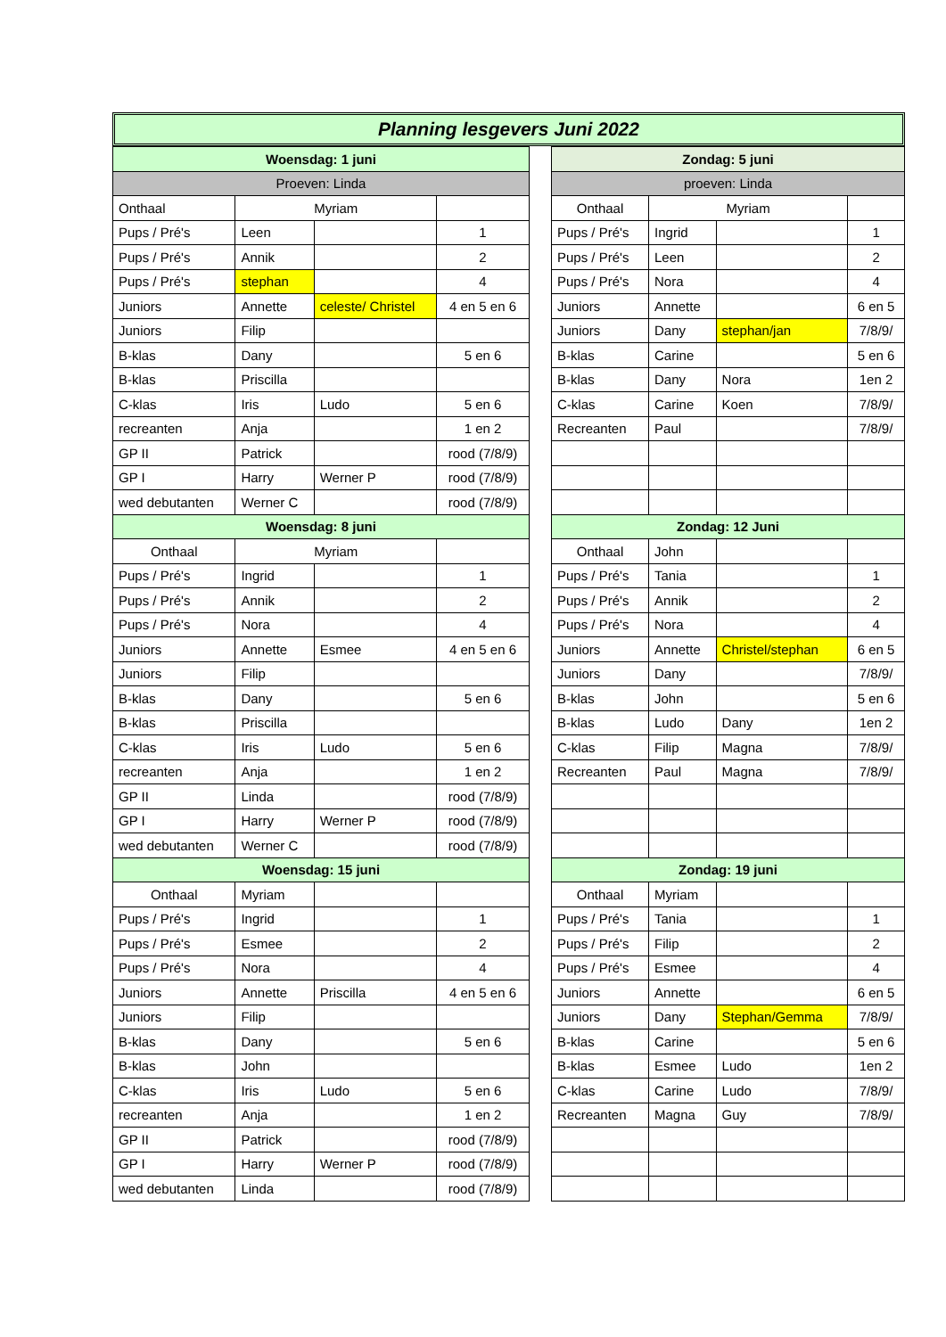Planning lesgevers Juni 2022
| Woensdag: 1 juni | | | |
| --- | --- | --- | --- |
| Proeven: Linda | | | |
| Onthaal | Myriam | | |
| Pups / Pré's | Leen | | 1 |
| Pups / Pré's | Annik | | 2 |
| Pups / Pré's | stephan | | 4 |
| Juniors | Annette | celeste/ Christel | 4 en 5 en 6 |
| Juniors | Filip | | |
| B-klas | Dany | | 5 en 6 |
| B-klas | Priscilla | | |
| C-klas | Iris | Ludo | 5 en 6 |
| recreanten | Anja | | 1 en 2 |
| GP II | Patrick | | rood (7/8/9) |
| GP I | Harry | Werner P | rood (7/8/9) |
| wed debutanten | Werner C | | rood (7/8/9) |
| Woensdag: 8 juni | | | |
| Onthaal | Myriam | | |
| Pups / Pré's | Ingrid | | 1 |
| Pups / Pré's | Annik | | 2 |
| Pups / Pré's | Nora | | 4 |
| Juniors | Annette | Esmee | 4 en 5 en 6 |
| Juniors | Filip | | |
| B-klas | Dany | | 5 en 6 |
| B-klas | Priscilla | | |
| C-klas | Iris | Ludo | 5 en 6 |
| recreanten | Anja | | 1 en 2 |
| GP II | Linda | | rood (7/8/9) |
| GP I | Harry | Werner P | rood (7/8/9) |
| wed debutanten | Werner C | | rood (7/8/9) |
| Woensdag: 15 juni | | | |
| Onthaal | Myriam | | |
| Pups / Pré's | Ingrid | | 1 |
| Pups / Pré's | Esmee | | 2 |
| Pups / Pré's | Nora | | 4 |
| Juniors | Annette | Priscilla | 4 en 5 en 6 |
| Juniors | Filip | | |
| B-klas | Dany | | 5 en 6 |
| B-klas | John | | |
| C-klas | Iris | Ludo | 5 en 6 |
| recreanten | Anja | | 1 en 2 |
| GP II | Patrick | | rood (7/8/9) |
| GP I | Harry | Werner P | rood (7/8/9) |
| wed debutanten | Linda | | rood (7/8/9) |
| Zondag: 5 juni | | | |
| --- | --- | --- | --- |
| proeven: Linda | | | |
| Onthaal | Myriam | | |
| Pups / Pré's | Ingrid | | 1 |
| Pups / Pré's | Leen | | 2 |
| Pups / Pré's | Nora | | 4 |
| Juniors | Annette | | 6 en 5 |
| Juniors | Dany | stephan/jan | 7/8/9/ |
| B-klas | Carine | | 5 en 6 |
| B-klas | Dany | Nora | 1en 2 |
| C-klas | Carine | Koen | 7/8/9/ |
| Recreanten | Paul | | 7/8/9/ |
| Zondag: 12 Juni | | | |
| Onthaal | John | | |
| Pups / Pré's | Tania | | 1 |
| Pups / Pré's | Annik | | 2 |
| Pups / Pré's | Nora | | 4 |
| Juniors | Annette | Christel/stephan | 6 en 5 |
| Juniors | Dany | | 7/8/9/ |
| B-klas | John | | 5 en 6 |
| B-klas | Ludo | Dany | 1en 2 |
| C-klas | Filip | Magna | 7/8/9/ |
| Recreanten | Paul | Magna | 7/8/9/ |
| Zondag: 19 juni | | | |
| Onthaal | Myriam | | |
| Pups / Pré's | Tania | | 1 |
| Pups / Pré's | Filip | | 2 |
| Pups / Pré's | Esmee | | 4 |
| Juniors | Annette | | 6 en 5 |
| Juniors | Dany | Stephan/Gemma | 7/8/9/ |
| B-klas | Carine | | 5 en 6 |
| B-klas | Esmee | Ludo | 1en 2 |
| C-klas | Carine | Ludo | 7/8/9/ |
| Recreanten | Magna | Guy | 7/8/9/ |